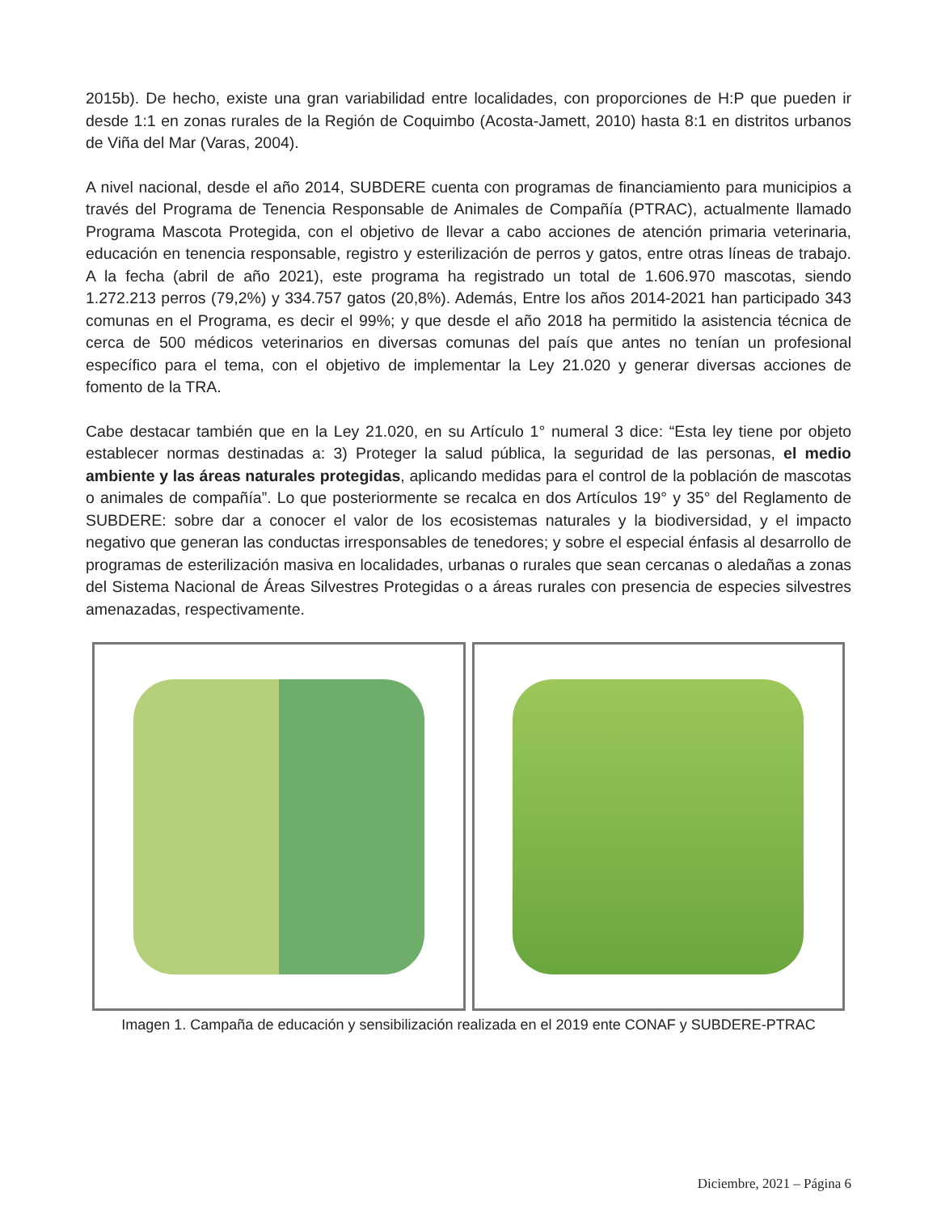2015b). De hecho, existe una gran variabilidad entre localidades, con proporciones de H:P que pueden ir desde 1:1 en zonas rurales de la Región de Coquimbo (Acosta-Jamett, 2010) hasta 8:1 en distritos urbanos de Viña del Mar (Varas, 2004).
A nivel nacional, desde el año 2014, SUBDERE cuenta con programas de financiamiento para municipios a través del Programa de Tenencia Responsable de Animales de Compañía (PTRAC), actualmente llamado Programa Mascota Protegida, con el objetivo de llevar a cabo acciones de atención primaria veterinaria, educación en tenencia responsable, registro y esterilización de perros y gatos, entre otras líneas de trabajo. A la fecha (abril de año 2021), este programa ha registrado un total de 1.606.970 mascotas, siendo 1.272.213 perros (79,2%) y 334.757 gatos (20,8%). Además, Entre los años 2014-2021 han participado 343 comunas en el Programa, es decir el 99%; y que desde el año 2018 ha permitido la asistencia técnica de cerca de 500 médicos veterinarios en diversas comunas del país que antes no tenían un profesional específico para el tema, con el objetivo de implementar la Ley 21.020 y generar diversas acciones de fomento de la TRA.
Cabe destacar también que en la Ley 21.020, en su Artículo 1° numeral 3 dice: “Esta ley tiene por objeto establecer normas destinadas a: 3) Proteger la salud pública, la seguridad de las personas, el medio ambiente y las áreas naturales protegidas, aplicando medidas para el control de la población de mascotas o animales de compañía”. Lo que posteriormente se recalca en dos Artículos 19° y 35° del Reglamento de SUBDERE: sobre dar a conocer el valor de los ecosistemas naturales y la biodiversidad, y el impacto negativo que generan las conductas irresponsables de tenedores; y sobre el especial énfasis al desarrollo de programas de esterilización masiva en localidades, urbanas o rurales que sean cercanas o aledañas a zonas del Sistema Nacional de Áreas Silvestres Protegidas o a áreas rurales con presencia de especies silvestres amenazadas, respectivamente.
Imagen 1. Campaña de educación y sensibilización realizada en el 2019 ente CONAF y SUBDERE-PTRAC
Diciembre, 2021 – Página 6